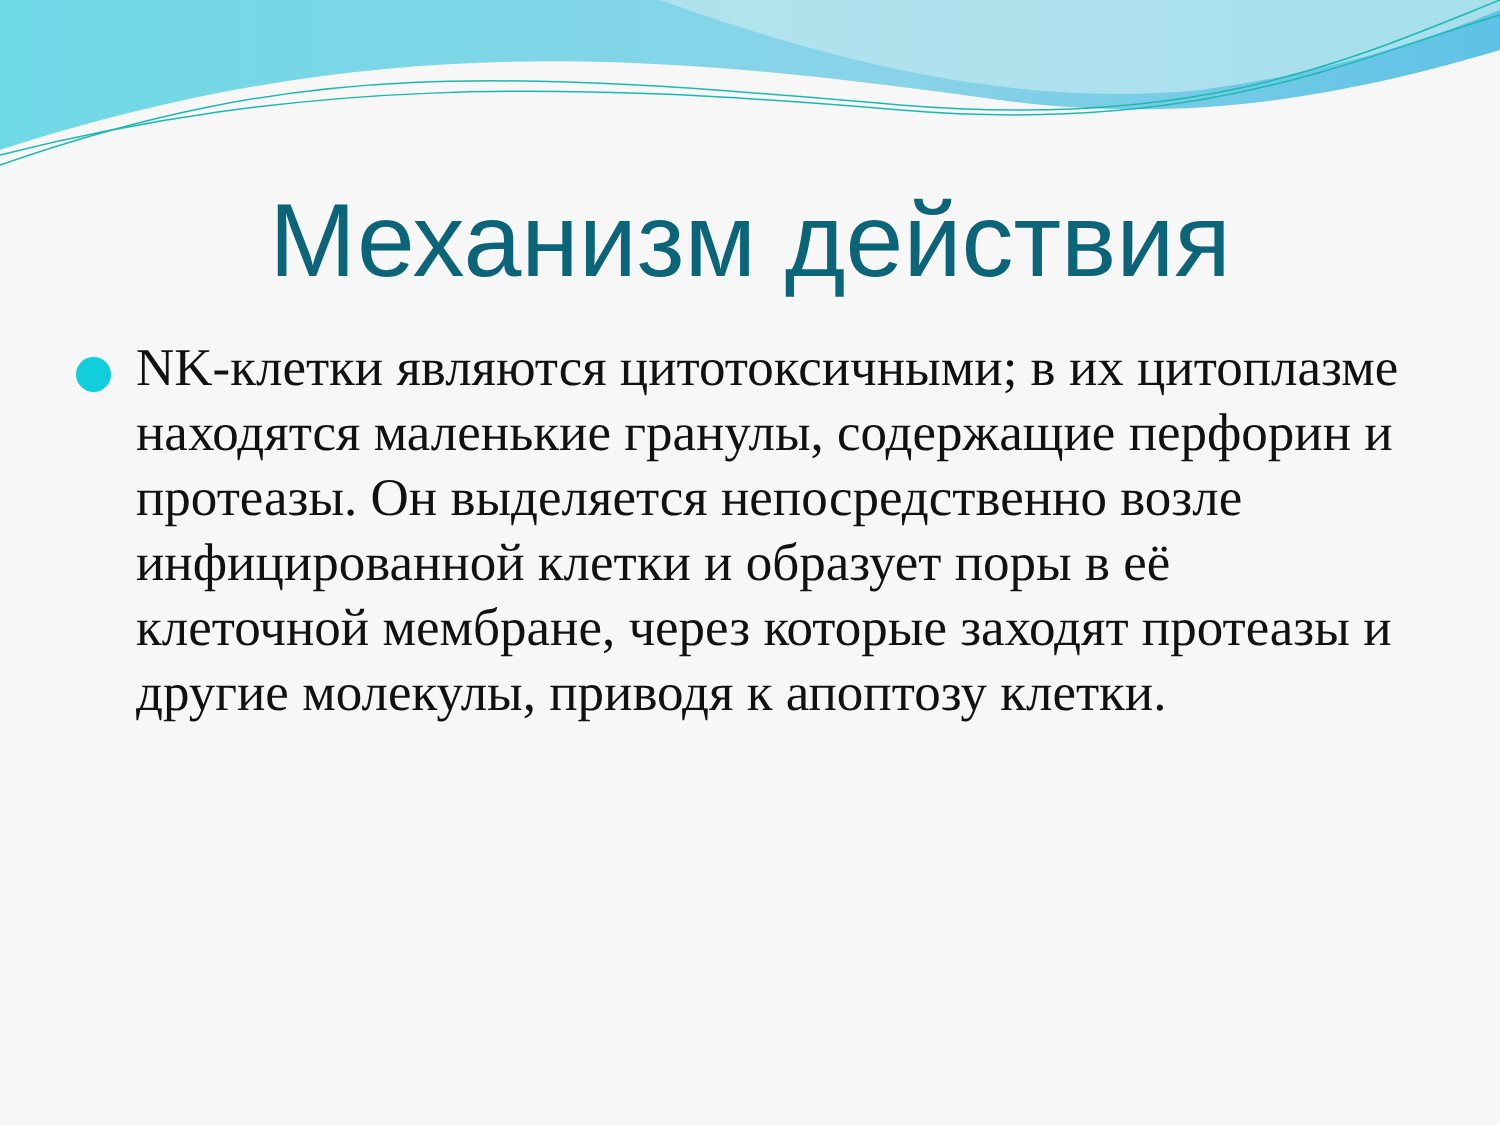Механизм действия
NK-клетки являются цитотоксичными; в их цитоплазме находятся маленькие гранулы, содержащие перфорин и протеазы. Он выделяется непосредственно возле инфицированной клетки и образует поры в её клеточной мембране, через которые заходят протеазы и другие молекулы, приводя к апоптозу клетки.